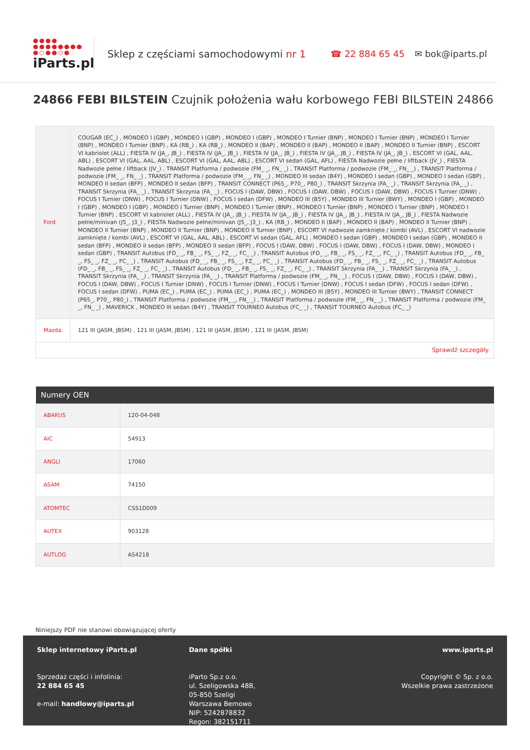●●●●
●●●●●●●●
●○●●○●
iParts.pl
Sklep z częściami samochodowymi nr 1
☎ 22 884 65 45 ✉ bok@iparts.pl
24866 FEBI BILSTEIN Czujnik położenia wału korbowego FEBI BILSTEIN 24866
| Ford | COUGAR (EC_) , MONDEO I (GBP) , MONDEO I (GBP) , MONDEO I (GBP) , MONDEO I Turnier (BNP) , MONDEO I Turnier (BNP) , MONDEO I Turnier (BNP) , MONDEO I Turnier (BNP) , KA (RB_) , KA (RB_) , MONDEO II (BAP) , MONDEO II (BAP) , MONDEO II (BAP) , MONDEO II Turnier (BNP) , ESCORT VI kabriolet (ALL) , FIESTA IV (JA_, JB_) , FIESTA IV (JA_, JB_) , FIESTA IV (JA_, JB_) , FIESTA IV (JA_, JB_) , FIESTA IV (JA_, JB_) , ESCORT VI (GAL, AAL, ABL) , ESCORT VI (GAL, AAL, ABL) , ESCORT VI (GAL, AAL, ABL) , ESCORT VI sedan (GAL, AFL) , FIESTA Nadwozie pełne / liftback (JV_) , FIESTA Nadwozie pełne / liftback (JV_) , TRANSIT Platforma / podwozie (FM_ _, FN_ _) , TRANSIT Platforma / podwozie (FM_ _, FN_ _) , TRANSIT Platforma / podwozie (FM_ _, FN_ _) , TRANSIT Platforma / podwozie (FM_ _, FN_ _) , MONDEO III sedan (B4Y) , MONDEO I sedan (GBP) , MONDEO I sedan (GBP) , MONDEO II sedan (BFP) , MONDEO II sedan (BFP) , TRANSIT CONNECT (P65_, P70_, P80_) , TRANSIT Skrzynia (FA_ _) , TRANSIT Skrzynia (FA_ _) , TRANSIT Skrzynia (FA_ _) , TRANSIT Skrzynia (FA_ _) , FOCUS I (DAW, DBW) , FOCUS I (DAW, DBW) , FOCUS I (DAW, DBW) , FOCUS I Turnier (DNW) , FOCUS I Turnier (DNW) , FOCUS I Turnier (DNW) , FOCUS I sedan (DFW) , MONDEO III (B5Y) , MONDEO III Turnier (BWY) , MONDEO I (GBP) , MONDEO I (GBP) , MONDEO I (GBP) , MONDEO I Turnier (BNP) , MONDEO I Turnier (BNP) , MONDEO I Turnier (BNP) , MONDEO I Turnier (BNP) , MONDEO I Turnier (BNP) , ESCORT VI kabriolet (ALL) , FIESTA IV (JA_, JB_) , FIESTA IV (JA_, JB_) , FIESTA IV (JA_, JB_) , FIESTA IV (JA_, JB_) , FIESTA Nadwozie pełne/minivan (J5_, J3_) , FIESTA Nadwozie pełne/minivan (J5_, J3_) , KA (RB_) , MONDEO II (BAP) , MONDEO II (BAP) , MONDEO II Turnier (BNP) , MONDEO II Turnier (BNP) , MONDEO II Turnier (BNP) , MONDEO II Turnier (BNP) , ESCORT VI nadwozie zamknięte / kombi (AVL) , ESCORT VI nadwozie zamknięte / kombi (AVL) , ESCORT VI (GAL, AAL, ABL) , ESCORT VI sedan (GAL, AFL) , MONDEO I sedan (GBP) , MONDEO I sedan (GBP) , MONDEO II sedan (BFP) , MONDEO II sedan (BFP) , MONDEO II sedan (BFP) , FOCUS I (DAW, DBW) , FOCUS I (DAW, DBW) , FOCUS I (DAW, DBW) , MONDEO I sedan (GBP) , TRANSIT Autobus (FD_ _, FB_ _, FS_ _, FZ_ _, FC_ _) , TRANSIT Autobus (FD_ _, FB_ _, FS_ _, FZ_ _, FC_ _) , TRANSIT Autobus (FD_ _, FB_ _, FS_ _, FZ_ _, FC_ _) , TRANSIT Autobus (FD_ _, FB_ _, FS_ _, FZ_ _, FC_ _) , TRANSIT Autobus (FD_ _, FB_ _, FS_ _, FZ_ _, FC_ _) , TRANSIT Autobus (FD_ _, FB_ _, FS_ _, FZ_ _, FC_ _) , TRANSIT Autobus (FD_ _, FB_ _, FS_ _, FZ_ _, FC_ _) , TRANSIT Skrzynia (FA_ _) , TRANSIT Skrzynia (FA_ _) , TRANSIT Skrzynia (FA_ _) , TRANSIT Skrzynia (FA_ _) , TRANSIT Platforma / podwozie (FM_ _, FN_ _) , FOCUS I (DAW, DBW) , FOCUS I (DAW, DBW) , FOCUS I (DAW, DBW) , FOCUS I Turnier (DNW) , FOCUS I Turnier (DNW) , FOCUS I Turnier (DNW) , FOCUS I sedan (DFW) , FOCUS I sedan (DFW) , FOCUS I sedan (DFW) , PUMA (EC_) , PUMA (EC_) , PUMA (EC_) , PUMA (EC_) , MONDEO III (B5Y) , MONDEO III Turnier (BWY) , TRANSIT CONNECT (P65_, P70_, P80_) , TRANSIT Platforma / podwozie (FM_ _, FN_ _) , TRANSIT Platforma / podwozie (FM_ _, FN_ _) , TRANSIT Platforma / podwozie (FM_ _, FN_ _) , MAVERICK , MONDEO III sedan (B4Y) , TRANSIT TOURNEO Autobus (FC_ _) , TRANSIT TOURNEO Autobus (FC_ _) |
| Mazda | 121 III (JASM, JBSM) , 121 III (JASM, JBSM) , 121 III (JASM, JBSM) , 121 III (JASM, JBSM) |
| Sprawdź szczegóły | |
| Numery OEN | |
| --- | --- |
| ABAKUS | 120-04-048 |
| AIC | 54913 |
| ANGLI | 17060 |
| ASAM | 74150 |
| ATOMTEC | CSS1D009 |
| AUTEX | 903128 |
| AUTLOG | AS4218 |
Niniejszy PDF nie stanowi obowiązującej oferty
Sklep internetowy iParts.pl
Sprzedaż części i infolinia:
22 884 65 45
e-mail: handlowy@iparts.pl
Dane spółki
iParto Sp.z o.o.
ul. Szeligowska 48B,
05-850 Szeligi
Warszawa Bemowo
NIP: 5242878832
Regon: 382151711
www.iparts.pl
Copyright © Sp. z o.o.
Wszelkie prawa zastrzeżone